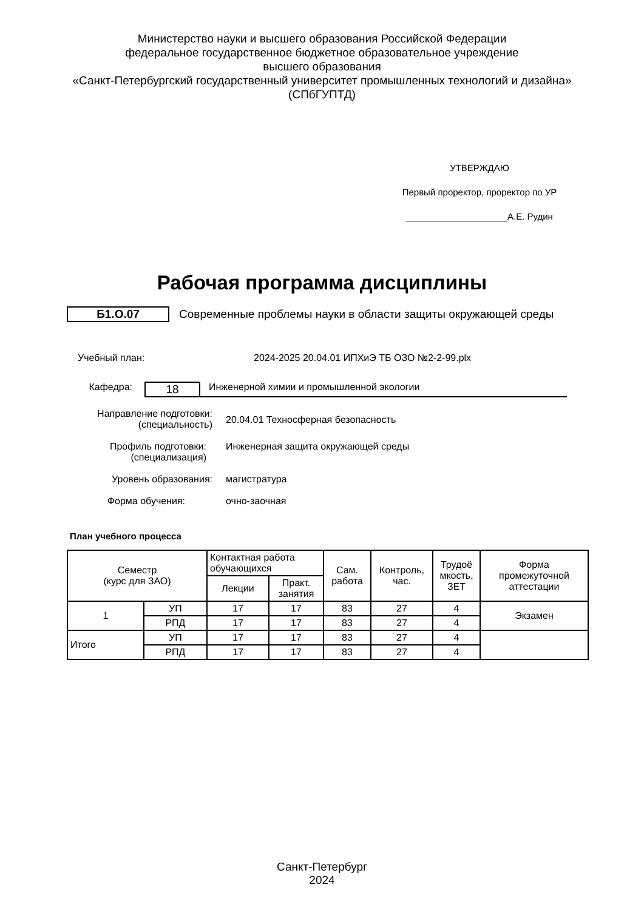Министерство науки и высшего образования Российской Федерации
федеральное государственное бюджетное образовательное учреждение
высшего образования
«Санкт-Петербургский государственный университет промышленных технологий и дизайна»
(СПбГУПТД)
УТВЕРЖДАЮ
Первый проректор, проректор по УР
____________________А.Е. Рудин
Рабочая программа дисциплины
Б1.О.07
Современные проблемы науки в области защиты окружающей среды
Учебный план: 2024-2025 20.04.01 ИПХиЭ ТБ ОЗО №2-2-99.plx
Кафедра:
18
Инженерной химии и промышленной экологии
Направление подготовки:
(специальность)
20.04.01 Техносферная безопасность
Профиль подготовки:
(специализация)
Инженерная защита окружающей среды
Уровень образования: магистратура
Форма обучения: очно-заочная
План учебного процесса
| Семестр (курс для ЗАО) | | Контактная работа обучающихся | | Сам. работа | Контроль, час. | Трудоё мкость, ЗЕТ | Форма промежуточной аттестации |
| --- | --- | --- | --- | --- | --- | --- | --- |
| | | Лекции | Практ. занятия | | | | |
| 1 | УП | 17 | 17 | 83 | 27 | 4 | Экзамен |
| | РПД | 17 | 17 | 83 | 27 | 4 | |
| Итого | УП | 17 | 17 | 83 | 27 | 4 | |
| | РПД | 17 | 17 | 83 | 27 | 4 | |
Санкт-Петербург
2024